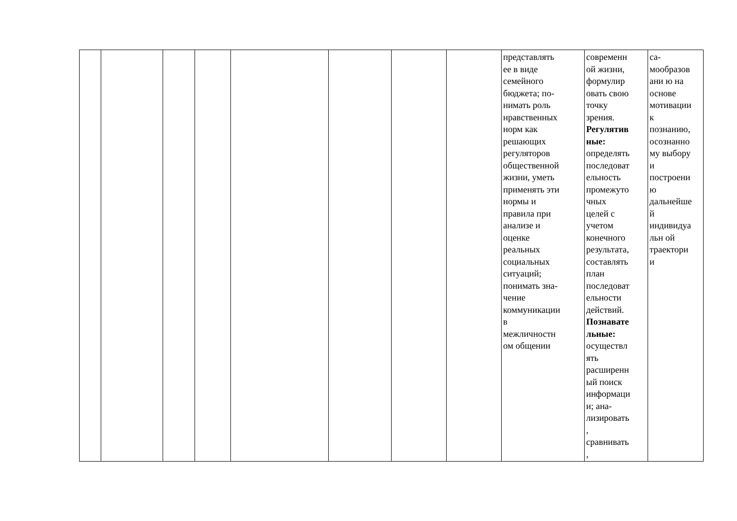| | | | | | | | | представлять ее в виде семейного бюджета; по- нимать роль нравственных норм как решающих регуляторов общественной жизни, уметь применять эти нормы и правила при анализе и оценке реальных социальных ситуаций; понимать зна- чение коммуникации в межличностн ом общении | современн ой жизни, формулир овать свою точку зрения. Регулятив ные: определять последоват ельность промежуто чных целей с учетом конечного результата, составлять план последоват ельности действий. Познавате льные: осуществл ять расширенн ый поиск информаци и; ана- лизировать , сравнивать , | са- мообразов ани ю на основе мотивации к познанию, осознанно му выбору и построени ю дальнейше й индивидуа льн ой траектори и |